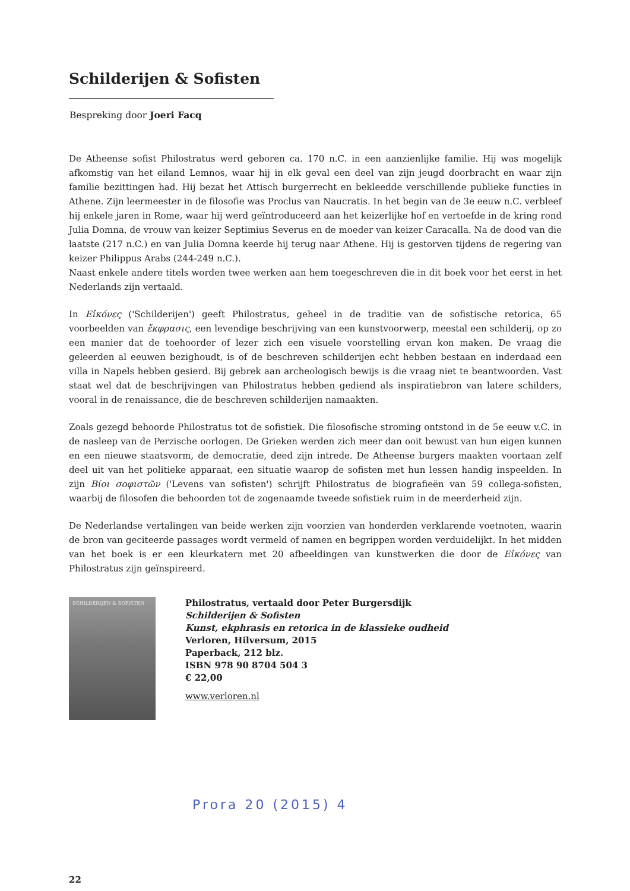Schilderijen & Sofisten
Bespreking door Joeri Facq
De Atheense sofist Philostratus werd geboren ca. 170 n.C. in een aanzienlijke familie. Hij was mogelijk afkomstig van het eiland Lemnos, waar hij in elk geval een deel van zijn jeugd doorbracht en waar zijn familie bezittingen had. Hij bezat het Attisch burgerrecht en bekleedde verschillende publieke functies in Athene. Zijn leermeester in de filosofie was Proclus van Naucratis. In het begin van de 3e eeuw n.C. verbleef hij enkele jaren in Rome, waar hij werd geïntroduceerd aan het keizerlijke hof en vertoefde in de kring rond Julia Domna, de vrouw van keizer Septimius Severus en de moeder van keizer Caracalla. Na de dood van die laatste (217 n.C.) en van Julia Domna keerde hij terug naar Athene. Hij is gestorven tijdens de regering van keizer Philippus Arabs (244-249 n.C.).
Naast enkele andere titels worden twee werken aan hem toegeschreven die in dit boek voor het eerst in het Nederlands zijn vertaald.
In Εἰκόνες ('Schilderijen') geeft Philostratus, geheel in de traditie van de sofistische retorica, 65 voorbeelden van ἔκφρασις, een levendige beschrijving van een kunstvoorwerp, meestal een schilderij, op zo een manier dat de toehoorder of lezer zich een visuele voorstelling ervan kon maken. De vraag die geleerden al eeuwen bezighoudt, is of de beschreven schilderijen echt hebben bestaan en inderdaad een villa in Napels hebben gesierd. Bij gebrek aan archeologisch bewijs is die vraag niet te beantwoorden. Vast staat wel dat de beschrijvingen van Philostratus hebben gediend als inspiratiebron van latere schilders, vooral in de renaissance, die de beschreven schilderijen namaakten.
Zoals gezegd behoorde Philostratus tot de sofistiek. Die filosofische stroming ontstond in de 5e eeuw v.C. in de nasleep van de Perzische oorlogen. De Grieken werden zich meer dan ooit bewust van hun eigen kunnen en een nieuwe staatsvorm, de democratie, deed zijn intrede. De Atheense burgers maakten voortaan zelf deel uit van het politieke apparaat, een situatie waarop de sofisten met hun lessen handig inspeelden. In zijn Βίοι σοφιστῶν ('Levens van sofisten') schrijft Philostratus de biografieën van 59 collega-sofisten, waarbij de filosofen die behoorden tot de zogenaamde tweede sofistiek ruim in de meerderheid zijn.
De Nederlandse vertalingen van beide werken zijn voorzien van honderden verklarende voetnoten, waarin de bron van geciteerde passages wordt vermeld of namen en begrippen worden verduidelijkt. In het midden van het boek is er een kleurkatern met 20 afbeeldingen van kunstwerken die door de Εἰκόνες van Philostratus zijn geïnspireerd.
SCHILDERIJEN & SOFISTEN
Philostratus, vertaald door Peter Burgersdijk
Schilderijen & Sofisten
Kunst, ekphrasis en retorica in de klassieke oudheid
Verloren, Hilversum, 2015
Paperback, 212 blz.
ISBN 978 90 8704 504 3
€ 22,00
www.verloren.nl
Prora 20 (2015) 4
22